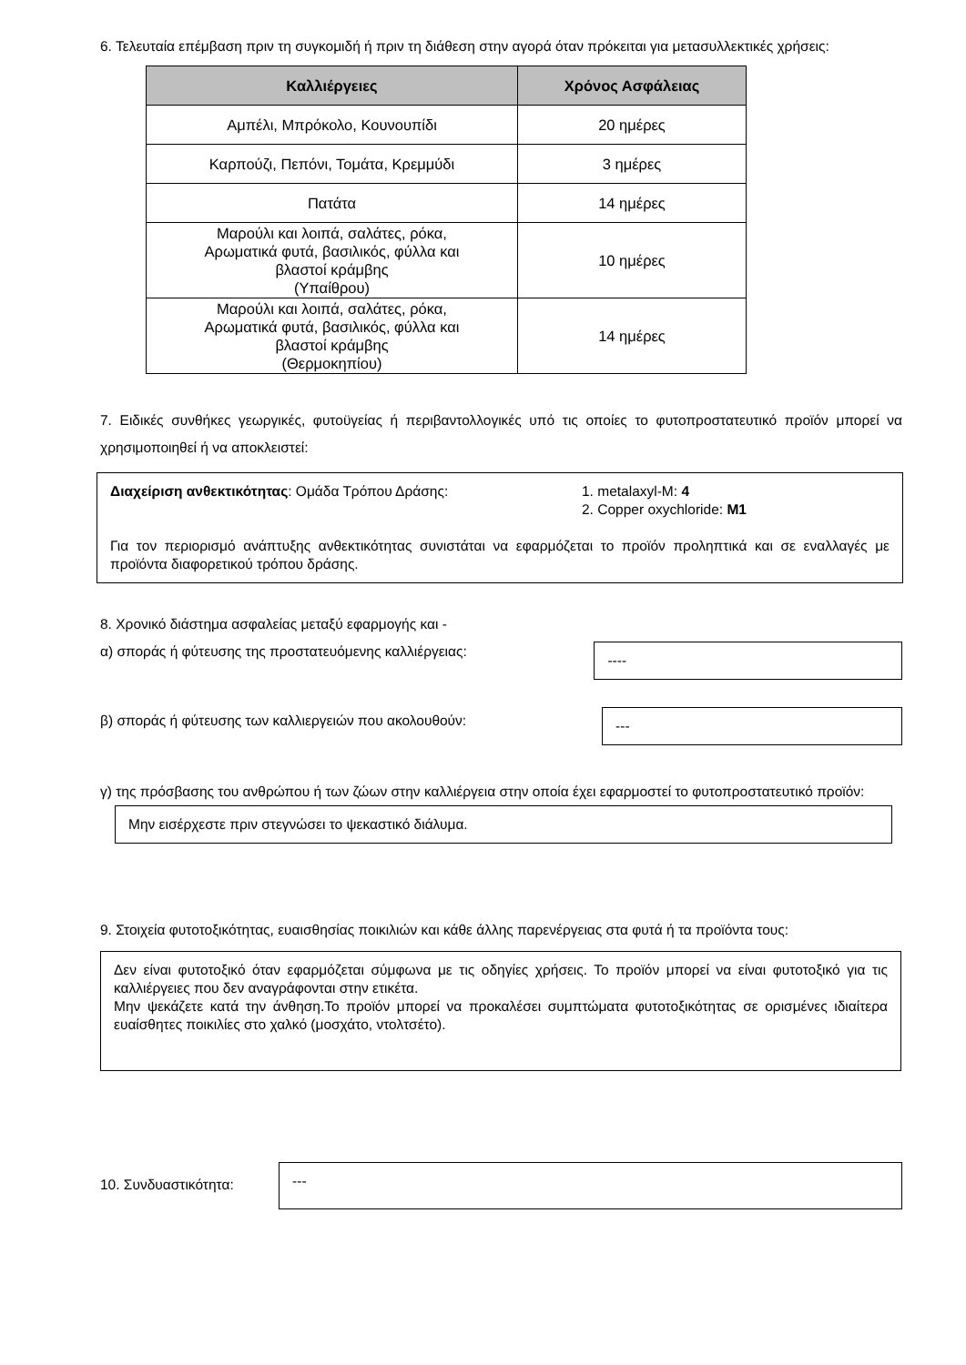6. Τελευταία επέμβαση πριν τη συγκομιδή ή πριν τη διάθεση στην αγορά όταν πρόκειται για μετασυλλεκτικές χρήσεις:
| Καλλιέργειες | Χρόνος Ασφάλειας |
| --- | --- |
| Αμπέλι, Μπρόκολο, Κουνουπίδι | 20 ημέρες |
| Καρπούζι, Πεπόνι, Τομάτα, Κρεμμύδι | 3 ημέρες |
| Πατάτα | 14 ημέρες |
| Μαρούλι και λοιπά, σαλάτες, ρόκα, Αρωματικά φυτά, βασιλικός, φύλλα και βλαστοί κράμβης (Υπαίθρου) | 10 ημέρες |
| Μαρούλι και λοιπά, σαλάτες, ρόκα, Αρωματικά φυτά, βασιλικός, φύλλα και βλαστοί κράμβης (Θερμοκηπίου) | 14 ημέρες |
7. Ειδικές συνθήκες γεωργικές, φυτοϋγείας ή περιβαντολλογικές υπό τις οποίες το φυτοπροστατευτικό προϊόν μπορεί να χρησιμοποιηθεί ή να αποκλειστεί:
Διαχείριση ανθεκτικότητας: Ομάδα Τρόπου Δράσης: 1. metalaxyl-M: 4
2. Copper oxychloride: M1
Για τον περιορισμό ανάπτυξης ανθεκτικότητας συνιστάται να εφαρμόζεται το προϊόν προληπτικά και σε εναλλαγές με προϊόντα διαφορετικού τρόπου δράσης.
8. Χρονικό διάστημα ασφαλείας μεταξύ εφαρμογής και -
α) σποράς ή φύτευσης της προστατευόμενης καλλιέργειας:
----
β) σποράς ή φύτευσης των καλλιεργειών που ακολουθούν:
---
γ) της πρόσβασης του ανθρώπου ή των ζώων στην καλλιέργεια στην οποία έχει εφαρμοστεί το φυτοπροστατευτικό προϊόν:
Μην εισέρχεστε πριν στεγνώσει το ψεκαστικό διάλυμα.
9. Στοιχεία φυτοτοξικότητας, ευαισθησίας ποικιλιών και κάθε άλλης παρενέργειας στα φυτά ή τα προϊόντα τους:
Δεν είναι φυτοτοξικό όταν εφαρμόζεται σύμφωνα με τις οδηγίες χρήσεις. Το προϊόν μπορεί να είναι φυτοτοξικό για τις καλλιέργειες που δεν αναγράφονται στην ετικέτα.
Μην ψεκάζετε κατά την άνθηση.Το προϊόν μπορεί να προκαλέσει συμπτώματα φυτοτοξικότητας σε ορισμένες ιδιαίτερα ευαίσθητες ποικιλίες στο χαλκό (μοσχάτο, ντολτσέτο).
10. Συνδυαστικότητα:
---